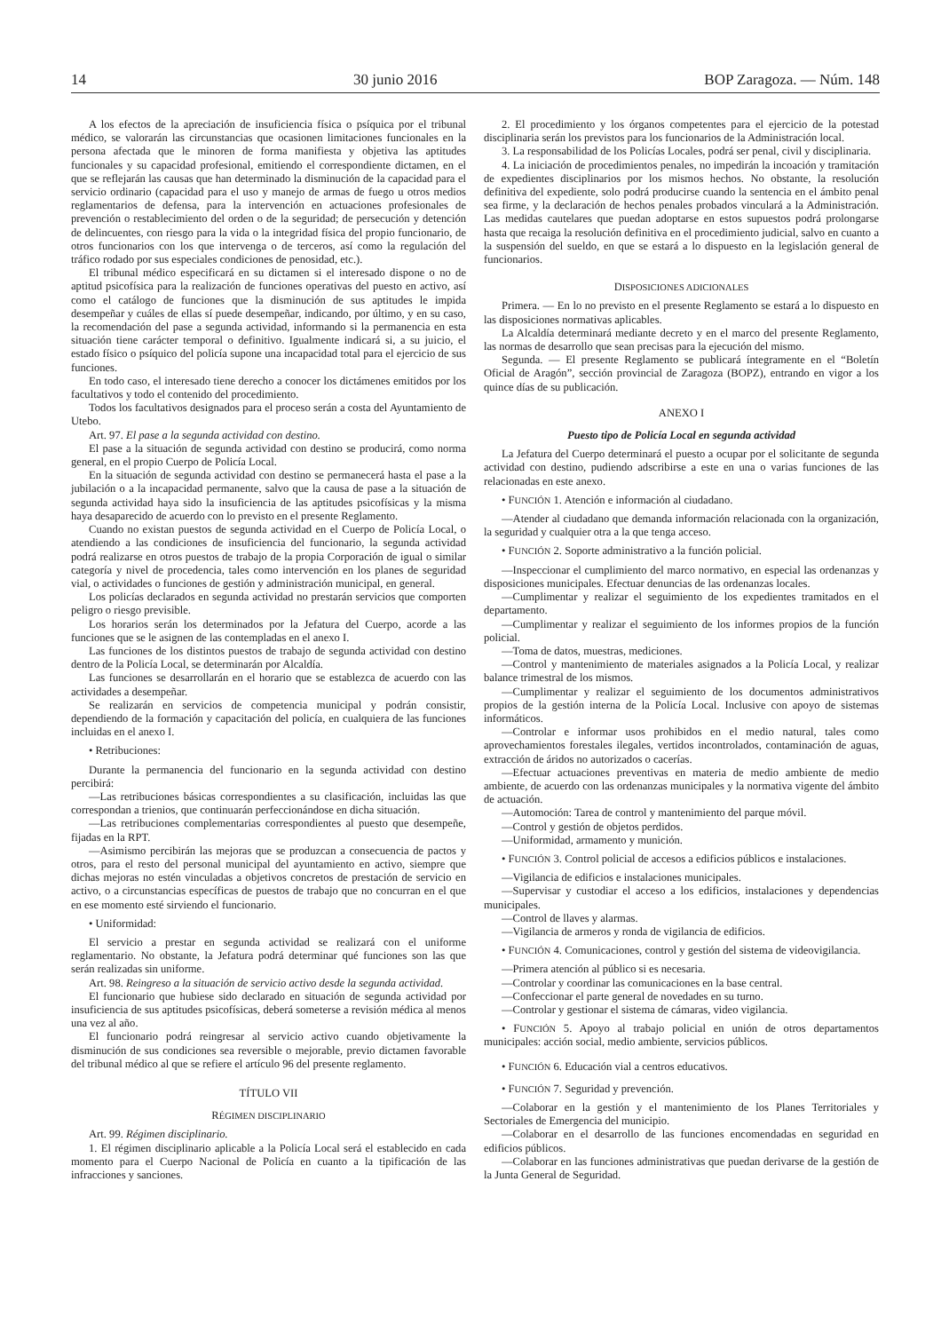14 30 junio 2016 BOP Zaragoza. — Núm. 148
A los efectos de la apreciación de insuficiencia física o psíquica por el tribunal médico, se valorarán las circunstancias que ocasionen limitaciones funcionales en la persona afectada que le minoren de forma manifiesta y objetiva las aptitudes funcionales y su capacidad profesional, emitiendo el correspondiente dictamen, en el que se reflejarán las causas que han determinado la disminución de la capacidad para el servicio ordinario (capacidad para el uso y manejo de armas de fuego u otros medios reglamentarios de defensa, para la intervención en actuaciones profesionales de prevención o restablecimiento del orden o de la seguridad; de persecución y detención de delincuentes, con riesgo para la vida o la integridad física del propio funcionario, de otros funcionarios con los que intervenga o de terceros, así como la regulación del tráfico rodado por sus especiales condiciones de penosidad, etc.).
El tribunal médico especificará en su dictamen si el interesado dispone o no de aptitud psicofísica para la realización de funciones operativas del puesto en activo, así como el catálogo de funciones que la disminución de sus aptitudes le impida desempeñar y cuáles de ellas sí puede desempeñar, indicando, por último, y en su caso, la recomendación del pase a segunda actividad, informando si la permanencia en esta situación tiene carácter temporal o definitivo. Igualmente indicará si, a su juicio, el estado físico o psíquico del policía supone una incapacidad total para el ejercicio de sus funciones.
En todo caso, el interesado tiene derecho a conocer los dictámenes emitidos por los facultativos y todo el contenido del procedimiento.
Todos los facultativos designados para el proceso serán a costa del Ayuntamiento de Utebo.
Art. 97. El pase a la segunda actividad con destino.
El pase a la situación de segunda actividad con destino se producirá, como norma general, en el propio Cuerpo de Policía Local.
En la situación de segunda actividad con destino se permanecerá hasta el pase a la jubilación o a la incapacidad permanente, salvo que la causa de pase a la situación de segunda actividad haya sido la insuficiencia de las aptitudes psicofísicas y la misma haya desaparecido de acuerdo con lo previsto en el presente Reglamento.
Cuando no existan puestos de segunda actividad en el Cuerpo de Policía Local, o atendiendo a las condiciones de insuficiencia del funcionario, la segunda actividad podrá realizarse en otros puestos de trabajo de la propia Corporación de igual o similar categoría y nivel de procedencia, tales como intervención en los planes de seguridad vial, o actividades o funciones de gestión y administración municipal, en general.
Los policías declarados en segunda actividad no prestarán servicios que comporten peligro o riesgo previsible.
Los horarios serán los determinados por la Jefatura del Cuerpo, acorde a las funciones que se le asignen de las contempladas en el anexo I.
Las funciones de los distintos puestos de trabajo de segunda actividad con destino dentro de la Policía Local, se determinarán por Alcaldía.
Las funciones se desarrollarán en el horario que se establezca de acuerdo con las actividades a desempeñar.
Se realizarán en servicios de competencia municipal y podrán consistir, dependiendo de la formación y capacitación del policía, en cualquiera de las funciones incluidas en el anexo I.
• Retribuciones:
Durante la permanencia del funcionario en la segunda actividad con destino percibirá:
—Las retribuciones básicas correspondientes a su clasificación, incluidas las que correspondan a trienios, que continuarán perfeccionándose en dicha situación.
—Las retribuciones complementarias correspondientes al puesto que desempeñe, fijadas en la RPT.
—Asimismo percibirán las mejoras que se produzcan a consecuencia de pactos y otros, para el resto del personal municipal del ayuntamiento en activo, siempre que dichas mejoras no estén vinculadas a objetivos concretos de prestación de servicio en activo, o a circunstancias específicas de puestos de trabajo que no concurran en el que en ese momento esté sirviendo el funcionario.
• Uniformidad:
El servicio a prestar en segunda actividad se realizará con el uniforme reglamentario. No obstante, la Jefatura podrá determinar qué funciones son las que serán realizadas sin uniforme.
Art. 98. Reingreso a la situación de servicio activo desde la segunda actividad.
El funcionario que hubiese sido declarado en situación de segunda actividad por insuficiencia de sus aptitudes psicofísicas, deberá someterse a revisión médica al menos una vez al año.
El funcionario podrá reingresar al servicio activo cuando objetivamente la disminución de sus condiciones sea reversible o mejorable, previo dictamen favorable del tribunal médico al que se refiere el artículo 96 del presente reglamento.
TÍTULO VII
RÉGIMEN DISCIPLINARIO
Art. 99. Régimen disciplinario.
1. El régimen disciplinario aplicable a la Policía Local será el establecido en cada momento para el Cuerpo Nacional de Policía en cuanto a la tipificación de las infracciones y sanciones.
2. El procedimiento y los órganos competentes para el ejercicio de la potestad disciplinaria serán los previstos para los funcionarios de la Administración local.
3. La responsabilidad de los Policías Locales, podrá ser penal, civil y disciplinaria.
4. La iniciación de procedimientos penales, no impedirán la incoación y tramitación de expedientes disciplinarios por los mismos hechos. No obstante, la resolución definitiva del expediente, solo podrá producirse cuando la sentencia en el ámbito penal sea firme, y la declaración de hechos penales probados vinculará a la Administración. Las medidas cautelares que puedan adoptarse en estos supuestos podrá prolongarse hasta que recaiga la resolución definitiva en el procedimiento judicial, salvo en cuanto a la suspensión del sueldo, en que se estará a lo dispuesto en la legislación general de funcionarios.
DISPOSICIONES ADICIONALES
Primera. — En lo no previsto en el presente Reglamento se estará a lo dispuesto en las disposiciones normativas aplicables.
La Alcaldía determinará mediante decreto y en el marco del presente Reglamento, las normas de desarrollo que sean precisas para la ejecución del mismo.
Segunda. — El presente Reglamento se publicará íntegramente en el “Boletín Oficial de Aragón”, sección provincial de Zaragoza (BOPZ), entrando en vigor a los quince días de su publicación.
ANEXO I
Puesto tipo de Policía Local en segunda actividad
La Jefatura del Cuerpo determinará el puesto a ocupar por el solicitante de segunda actividad con destino, pudiendo adscribirse a este en una o varias funciones de las relacionadas en este anexo.
• FUNCIÓN 1. Atención e información al ciudadano.
—Atender al ciudadano que demanda información relacionada con la organización, la seguridad y cualquier otra a la que tenga acceso.
• FUNCIÓN 2. Soporte administrativo a la función policial.
—Inspeccionar el cumplimiento del marco normativo, en especial las ordenanzas y disposiciones municipales. Efectuar denuncias de las ordenanzas locales.
—Cumplimentar y realizar el seguimiento de los expedientes tramitados en el departamento.
—Cumplimentar y realizar el seguimiento de los informes propios de la función policial.
—Toma de datos, muestras, mediciones.
—Control y mantenimiento de materiales asignados a la Policía Local, y realizar balance trimestral de los mismos.
—Cumplimentar y realizar el seguimiento de los documentos administrativos propios de la gestión interna de la Policía Local. Inclusive con apoyo de sistemas informáticos.
—Controlar e informar usos prohibidos en el medio natural, tales como aprovechamientos forestales ilegales, vertidos incontrolados, contaminación de aguas, extracción de áridos no autorizados o cacerías.
—Efectuar actuaciones preventivas en materia de medio ambiente de medio ambiente, de acuerdo con las ordenanzas municipales y la normativa vigente del ámbito de actuación.
—Automoción: Tarea de control y mantenimiento del parque móvil.
—Control y gestión de objetos perdidos.
—Uniformidad, armamento y munición.
• FUNCIÓN 3. Control policial de accesos a edificios públicos e instalaciones.
—Vigilancia de edificios e instalaciones municipales.
—Supervisar y custodiar el acceso a los edificios, instalaciones y dependencias municipales.
—Control de llaves y alarmas.
—Vigilancia de armeros y ronda de vigilancia de edificios.
• FUNCIÓN 4. Comunicaciones, control y gestión del sistema de videovigilancia.
—Primera atención al público si es necesaria.
—Controlar y coordinar las comunicaciones en la base central.
—Confeccionar el parte general de novedades en su turno.
—Controlar y gestionar el sistema de cámaras, video vigilancia.
• FUNCIÓN 5. Apoyo al trabajo policial en unión de otros departamentos municipales: acción social, medio ambiente, servicios públicos.
• FUNCIÓN 6. Educación vial a centros educativos.
• FUNCIÓN 7. Seguridad y prevención.
—Colaborar en la gestión y el mantenimiento de los Planes Territoriales y Sectoriales de Emergencia del municipio.
—Colaborar en el desarrollo de las funciones encomendadas en seguridad en edificios públicos.
—Colaborar en las funciones administrativas que puedan derivarse de la gestión de la Junta General de Seguridad.